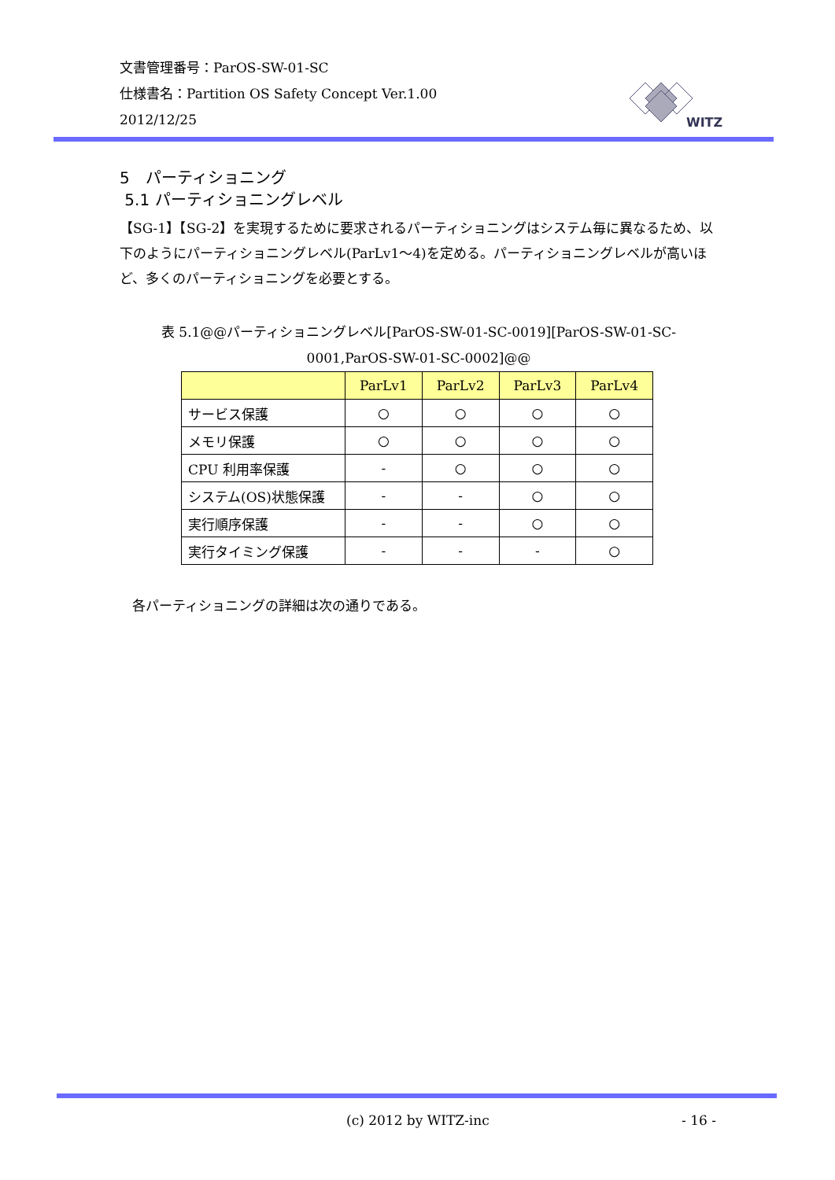文書管理番号：ParOS-SW-01-SC
仕様書名：Partition OS Safety Concept Ver.1.00
2012/12/25
WITZ
5　パーティショニング
5.1 パーティショニングレベル
【SG-1】【SG-2】を実現するために要求されるパーティショニングはシステム毎に異なるため、以下のようにパーティショニングレベル(ParLv1～4)を定める。パーティショニングレベルが高いほど、多くのパーティショニングを必要とする。
表 5.1@@パーティショニングレベル[ParOS-SW-01-SC-0019][ParOS-SW-01-SC-0001,ParOS-SW-01-SC-0002]@@
| | ParLv1 | ParLv2 | ParLv3 | ParLv4 |
| --- | --- | --- | --- | --- |
| サービス保護 | ○ | ○ | ○ | ○ |
| メモリ保護 | ○ | ○ | ○ | ○ |
| CPU 利用率保護 | - | ○ | ○ | ○ |
| システム(OS)状態保護 | - | - | ○ | ○ |
| 実行順序保護 | - | - | ○ | ○ |
| 実行タイミング保護 | - | - | - | ○ |
各パーティショニングの詳細は次の通りである。
(c) 2012 by WITZ-inc - 16 -